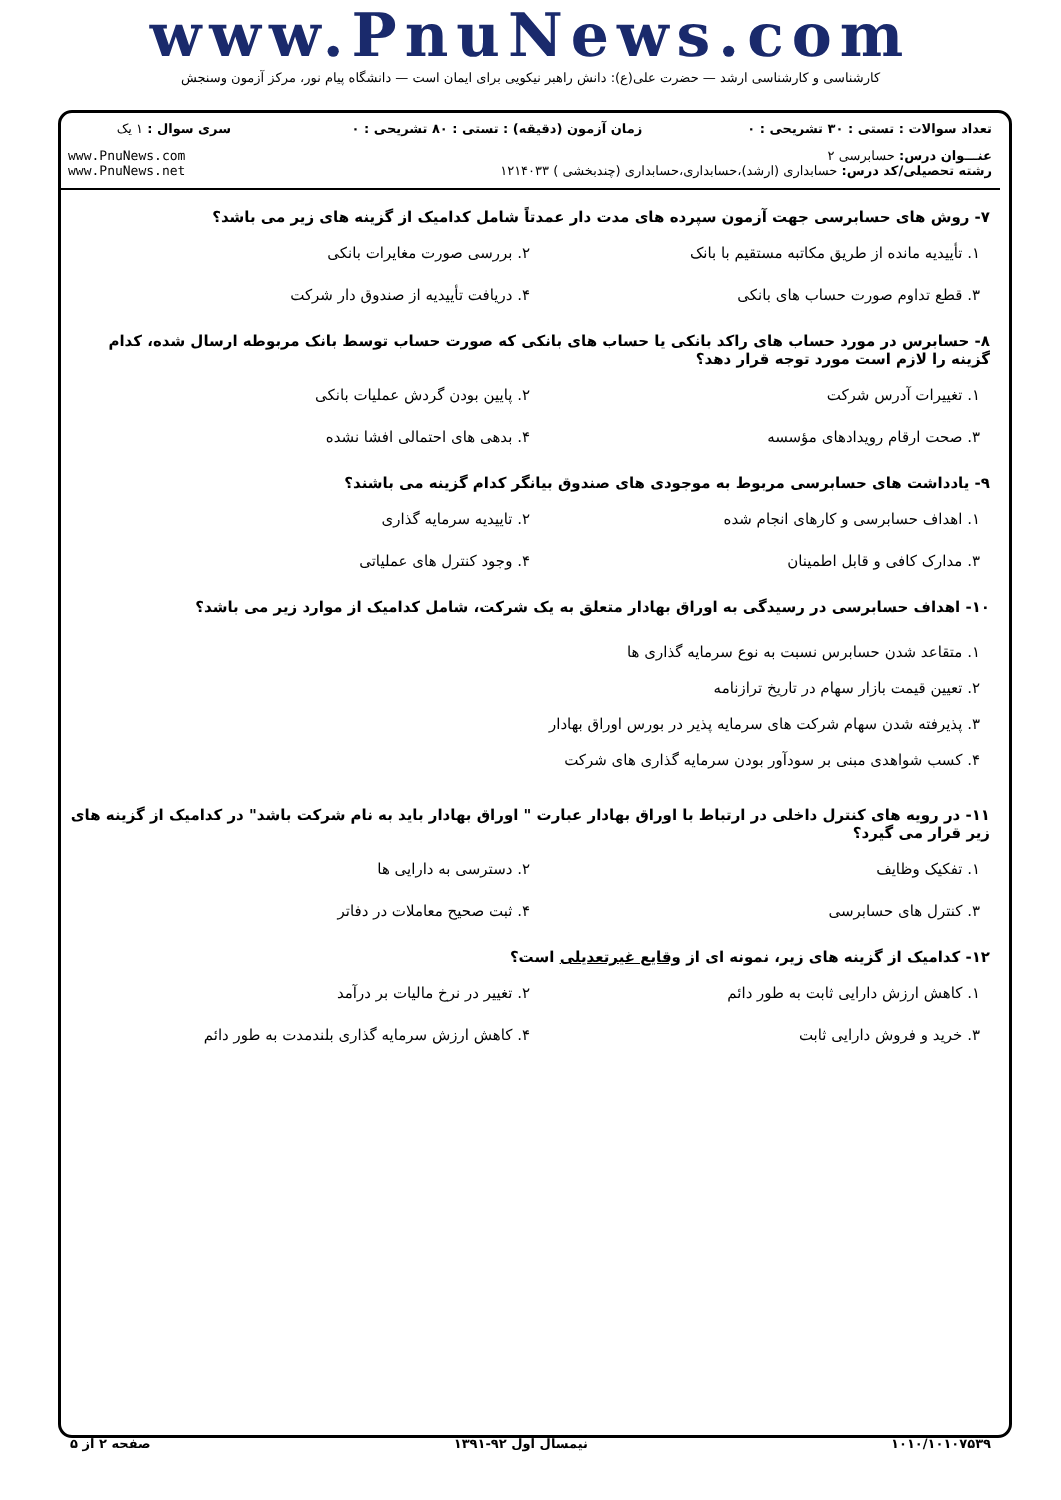www.PnuNews.com
کارشناسی و کارشناسی ارشد — حضرت علی(ع): دانش راهبر نیکویی برای ایمان است — دانشگاه پیام نور، مرکز آزمون وسنجش
| تعداد سوالات : تستی : ۳۰ تشریحی : ۰ | زمان آزمون (دقیقه) : تستی : ۸۰ تشریحی : ۰ | سری سوال : ۱ یک |
| عنـــوان درس: حسابرسی ۲ رشته تحصیلی/کد درس: حسابداری (ارشد)،حسابداری،حسابداری (چندبخشی ) ۱۲۱۴۰۳۳ | | www.PnuNews.com www.PnuNews.net |
۷- روش های حسابرسی جهت آزمون سپرده های مدت دار عمدتاً شامل کدامیک از گزینه های زیر می باشد؟
۱. تأییدیه مانده از طریق مکاتبه مستقیم با بانک
۲. بررسی صورت مغایرات بانکی
۳. قطع تداوم صورت حساب های بانکی
۴. دریافت تأییدیه از صندوق دار شرکت
۸- حسابرس در مورد حساب های راکد بانکی یا حساب های بانکی که صورت حساب توسط بانک مربوطه ارسال شده، کدام گزینه را لازم است مورد توجه قرار دهد؟
۱. تغییرات آدرس شرکت
۲. پایین بودن گردش عملیات بانکی
۳. صحت ارقام رویدادهای مؤسسه
۴. بدهی های احتمالی افشا نشده
۹- یادداشت های حسابرسی مربوط به موجودی های صندوق بیانگر کدام گزینه می باشند؟
۱. اهداف حسابرسی و کارهای انجام شده
۲. تاییدیه سرمایه گذاری
۳. مدارک کافی و قابل اطمینان
۴. وجود کنترل های عملیاتی
۱۰- اهداف حسابرسی در رسیدگی به اوراق بهادار متعلق به یک شرکت، شامل کدامیک از موارد زیر می باشد؟
۱. متقاعد شدن حسابرس نسبت به نوع سرمایه گذاری ها
۲. تعیین قیمت بازار سهام در تاریخ ترازنامه
۳. پذیرفته شدن سهام شرکت های سرمایه پذیر در بورس اوراق بهادار
۴. کسب شواهدی مبنی بر سودآور بودن سرمایه گذاری های شرکت
۱۱- در رویه های کنترل داخلی در ارتباط با اوراق بهادار عبارت " اوراق بهادار باید به نام شرکت باشد" در کدامیک از گزینه های زیر قرار می گیرد؟
۱. تفکیک وظایف
۲. دسترسی به دارایی ها
۳. کنترل های حسابرسی
۴. ثبت صحیح معاملات در دفاتر
۱۲- کدامیک از گزینه های زیر، نمونه ای از وقایع غیرتعدیلی است؟
۱. کاهش ارزش دارایی ثابت به طور دائم
۲. تغییر در نرخ مالیات بر درآمد
۳. خرید و فروش دارایی ثابت
۴. کاهش ارزش سرمایه گذاری بلندمدت به طور دائم
۱۰۱۰/۱۰۱۰۷۵۳۹ نیمسال اول ۹۲-۱۳۹۱ صفحه ۲ از ۵